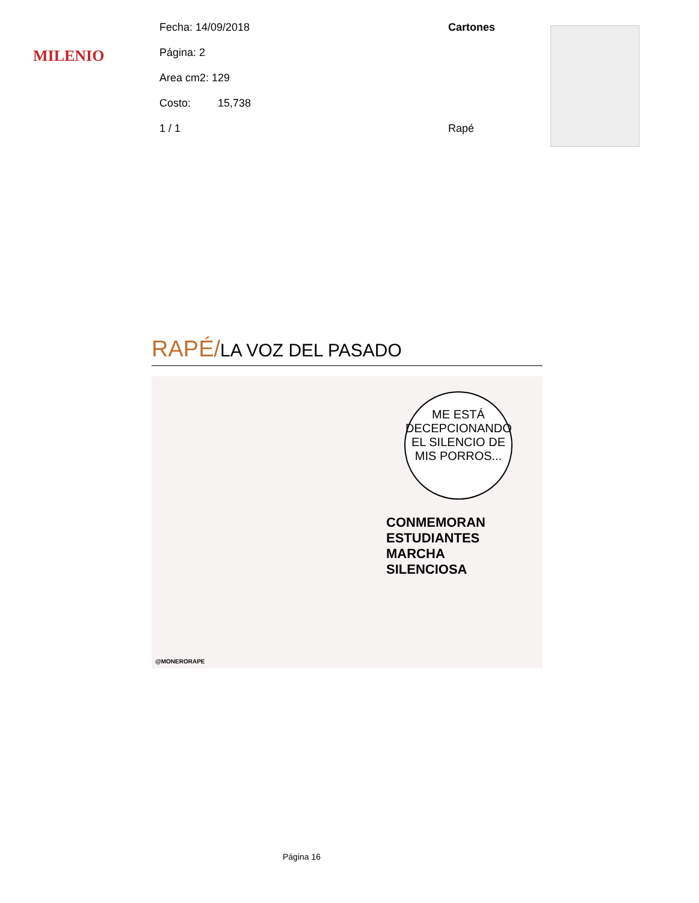MILENIO
Fecha: 14/09/2018 Cartones
Página: 2
Area cm2: 129
Costo: 15,738
1 / 1 Rapé
RAPÉ/LA VOZ DEL PASADO
ME ESTÁ DECEPCIONANDO EL SILENCIO DE MIS PORROS...
CONMEMORAN ESTUDIANTES MARCHA SILENCIOSA
@MONERORAPE
Página 16